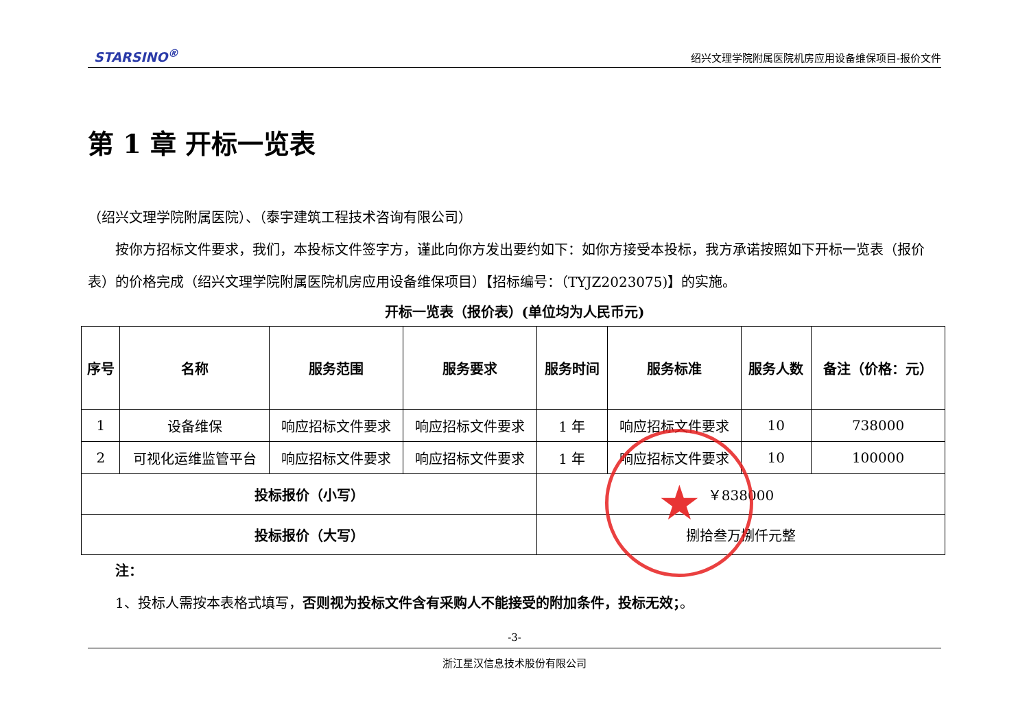STARSINO<sup>®</sup> 绍兴文理学院附属医院机房应用设备维保项目-报价文件
第 1 章 开标一览表
（绍兴文理学院附属医院）、（泰宇建筑工程技术咨询有限公司）
  按你方招标文件要求，我们，本投标文件签字方，谨此向你方发出要约如下：如你方接受本投标，我方承诺按照如下开标一览表（报价表）的价格完成（绍兴文理学院附属医院机房应用设备维保项目）【招标编号：（TYJZ2023075)】的实施。
开标一览表（报价表）(单位均为人民币元)
| 序号 | 名称 | 服务范围 | 服务要求 | 服务时间 | 服务标准 | 服务人数 | 备注（价格：元） |
| --- | --- | --- | --- | --- | --- | --- | --- |
| 1 | 设备维保 | 响应招标文件要求 | 响应招标文件要求 | 1 年 | 响应招标文件要求 | 10 | 738000 |
| 2 | 可视化运维监管平台 | 响应招标文件要求 | 响应招标文件要求 | 1 年 | 响应招标文件要求 | 10 | 100000 |
| 投标报价（小写） | | | | ￥838000 | | | |
| 投标报价（大写） | | | | 捌拾叁万捌仟元整 | | | |
  注：
  1、投标人需按本表格式填写，否则视为投标文件含有采购人不能接受的附加条件，投标无效；。
★
-3-
浙江星汉信息技术股份有限公司